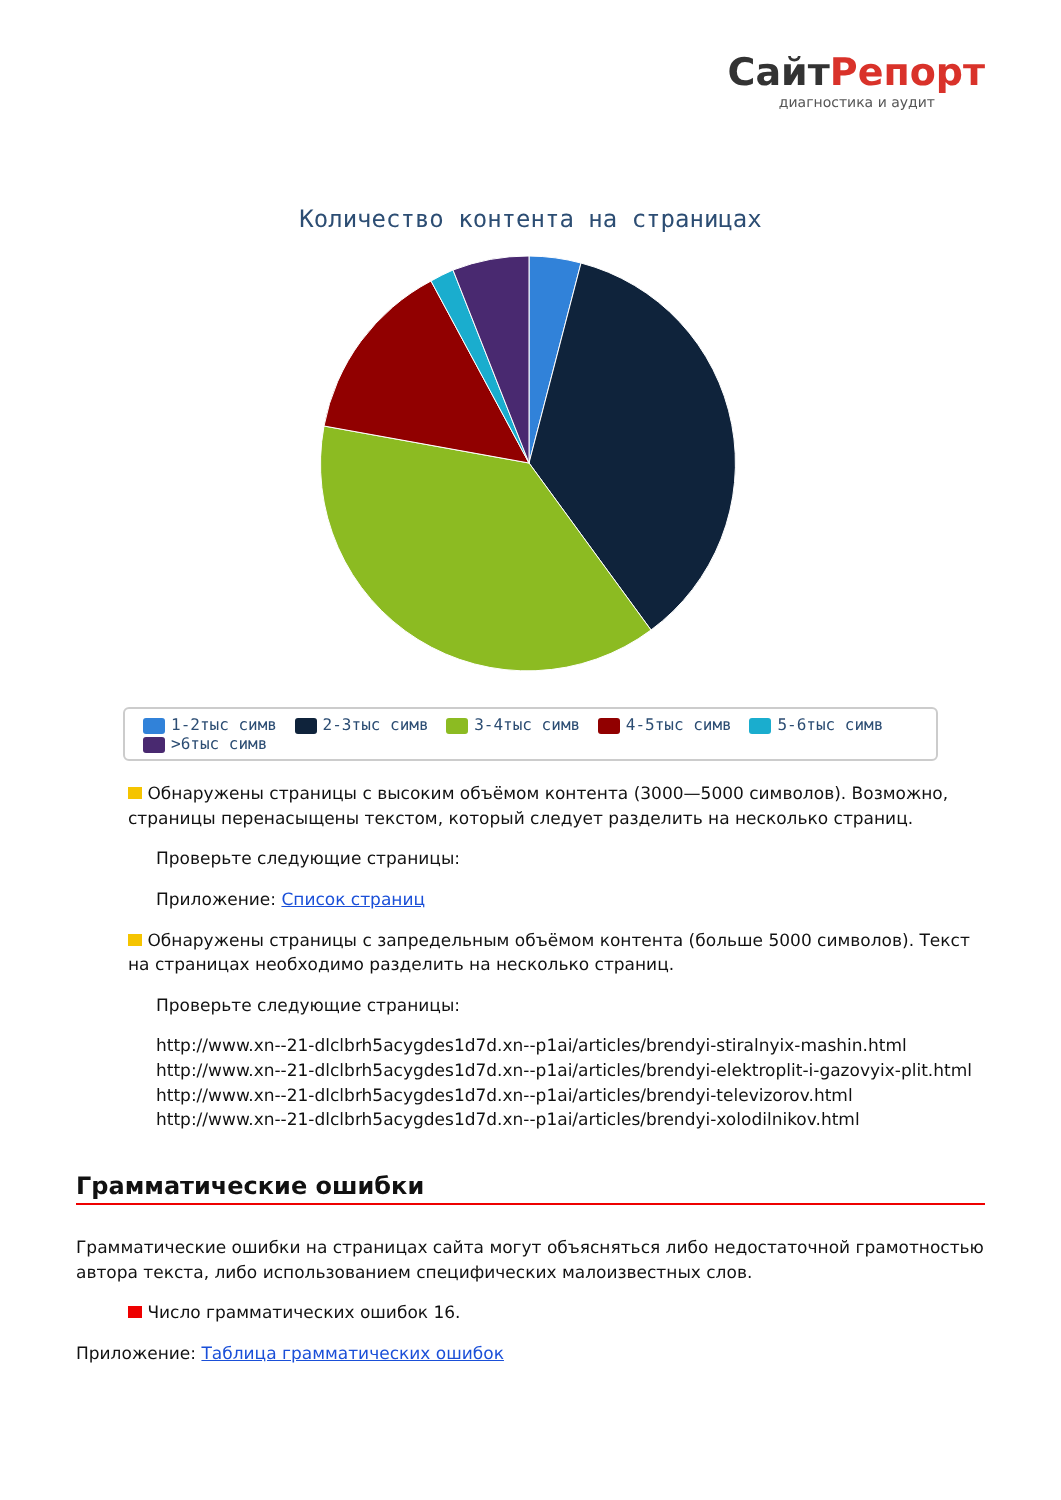СайтРепорт
диагностика и аудит
Количество контента на страницах
1-2тыс симв 2-3тыс симв 3-4тыс симв 4-5тыс симв 5-6тыс симв
>6тыс симв
Обнаружены страницы с высоким объёмом контента (3000—5000 символов). Возможно, страницы перенасыщены текстом, который следует разделить на несколько страниц.
Проверьте следующие страницы:
Приложение: Список страниц
Обнаружены страницы с запредельным объёмом контента (больше 5000 символов). Текст на страницах необходимо разделить на несколько страниц.
Проверьте следующие страницы:
http://www.xn--21-dlclbrh5acygdes1d7d.xn--p1ai/articles/brendyi-stiralnyix-mashin.html
http://www.xn--21-dlclbrh5acygdes1d7d.xn--p1ai/articles/brendyi-elektroplit-i-gazovyix-plit.html
http://www.xn--21-dlclbrh5acygdes1d7d.xn--p1ai/articles/brendyi-televizorov.html
http://www.xn--21-dlclbrh5acygdes1d7d.xn--p1ai/articles/brendyi-xolodilnikov.html
Грамматические ошибки
Грамматические ошибки на страницах сайта могут объясняться либо недостаточной грамотностью автора текста, либо использованием специфических малоизвестных слов.
Число грамматических ошибок 16.
Приложение: Таблица грамматических ошибок